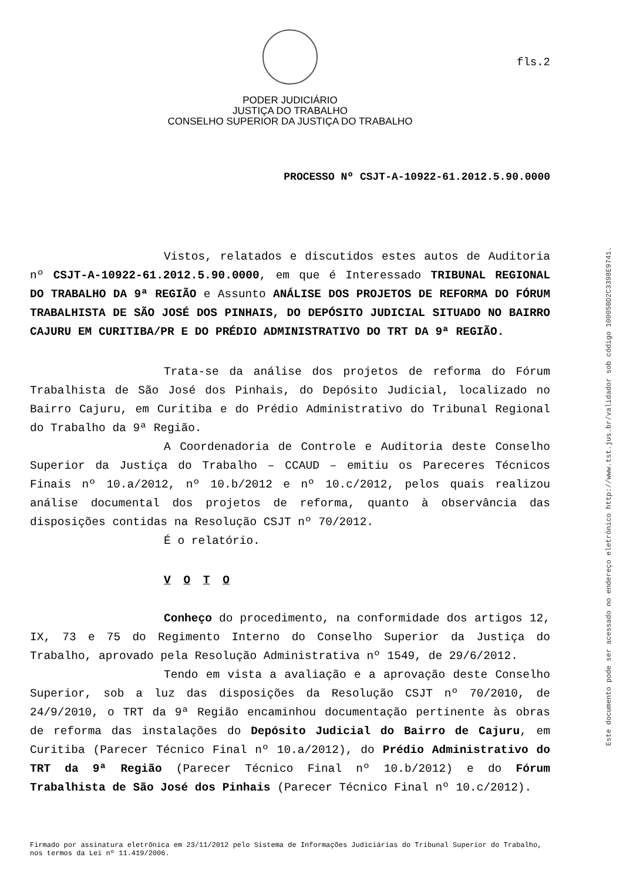fls.2
PODER JUDICIÁRIO
JUSTIÇA DO TRABALHO
CONSELHO SUPERIOR DA JUSTIÇA DO TRABALHO
PROCESSO Nº CSJT-A-10922-61.2012.5.90.0000
Vistos, relatados e discutidos estes autos de Auditoria nº CSJT-A-10922-61.2012.5.90.0000, em que é Interessado TRIBUNAL REGIONAL DO TRABALHO DA 9ª REGIÃO e Assunto ANÁLISE DOS PROJETOS DE REFORMA DO FÓRUM TRABALHISTA DE SÃO JOSÉ DOS PINHAIS, DO DEPÓSITO JUDICIAL SITUADO NO BAIRRO CAJURU EM CURITIBA/PR E DO PRÉDIO ADMINISTRATIVO DO TRT DA 9ª REGIÃO.
Trata-se da análise dos projetos de reforma do Fórum Trabalhista de São José dos Pinhais, do Depósito Judicial, localizado no Bairro Cajuru, em Curitiba e do Prédio Administrativo do Tribunal Regional do Trabalho da 9ª Região.
A Coordenadoria de Controle e Auditoria deste Conselho Superior da Justiça do Trabalho – CCAUD – emitiu os Pareceres Técnicos Finais nº 10.a/2012, nº 10.b/2012 e nº 10.c/2012, pelos quais realizou análise documental dos projetos de reforma, quanto à observância das disposições contidas na Resolução CSJT nº 70/2012.
É o relatório.
V O T O
Conheço do procedimento, na conformidade dos artigos 12, IX, 73 e 75 do Regimento Interno do Conselho Superior da Justiça do Trabalho, aprovado pela Resolução Administrativa nº 1549, de 29/6/2012.
Tendo em vista a avaliação e a aprovação deste Conselho Superior, sob a luz das disposições da Resolução CSJT nº 70/2010, de 24/9/2010, o TRT da 9ª Região encaminhou documentação pertinente às obras de reforma das instalações do Depósito Judicial do Bairro de Cajuru, em Curitiba (Parecer Técnico Final nº 10.a/2012), do Prédio Administrativo do TRT da 9ª Região (Parecer Técnico Final nº 10.b/2012) e do Fórum Trabalhista de São José dos Pinhais (Parecer Técnico Final nº 10.c/2012).
Firmado por assinatura eletrônica em 23/11/2012 pelo Sistema de Informações Judiciárias do Tribunal Superior do Trabalho, nos termos da Lei nº 11.419/2006.
Este documento pode ser acessado no endereço eletrônico http://www.tst.jus.br/validador sob código 10005BD2C3398E9741.